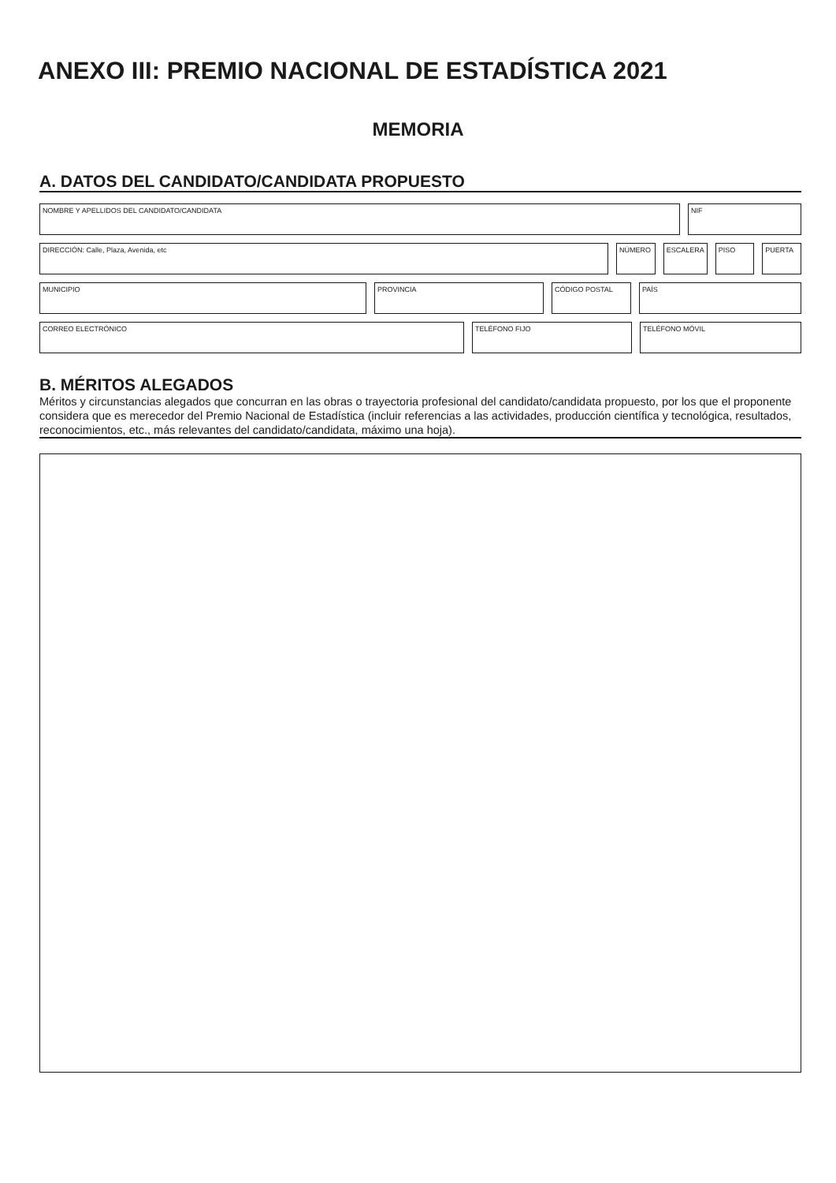ANEXO III: PREMIO NACIONAL DE ESTADÍSTICA 2021
MEMORIA
A. DATOS DEL CANDIDATO/CANDIDATA PROPUESTO
NOMBRE Y APELLIDOS DEL CANDIDATO/CANDIDATA NIF
DIRECCIÓN: Calle, Plaza, Avenida, etc NÚMERO ESCALERA PISO PUERTA
MUNICIPIO PROVINCIA CÓDIGO POSTAL PAÍS
CORREO ELECTRÓNICO TELÉFONO FIJO TELÉFONO MÓVIL
B. MÉRITOS ALEGADOS
Méritos y circunstancias alegados que concurran en las obras o trayectoria profesional del candidato/candidata propuesto, por los que el proponente considera que es merecedor del Premio Nacional de Estadística (incluir referencias a las actividades, producción científica y tecnológica, resultados, reconocimientos, etc., más relevantes del candidato/candidata, máximo una hoja).